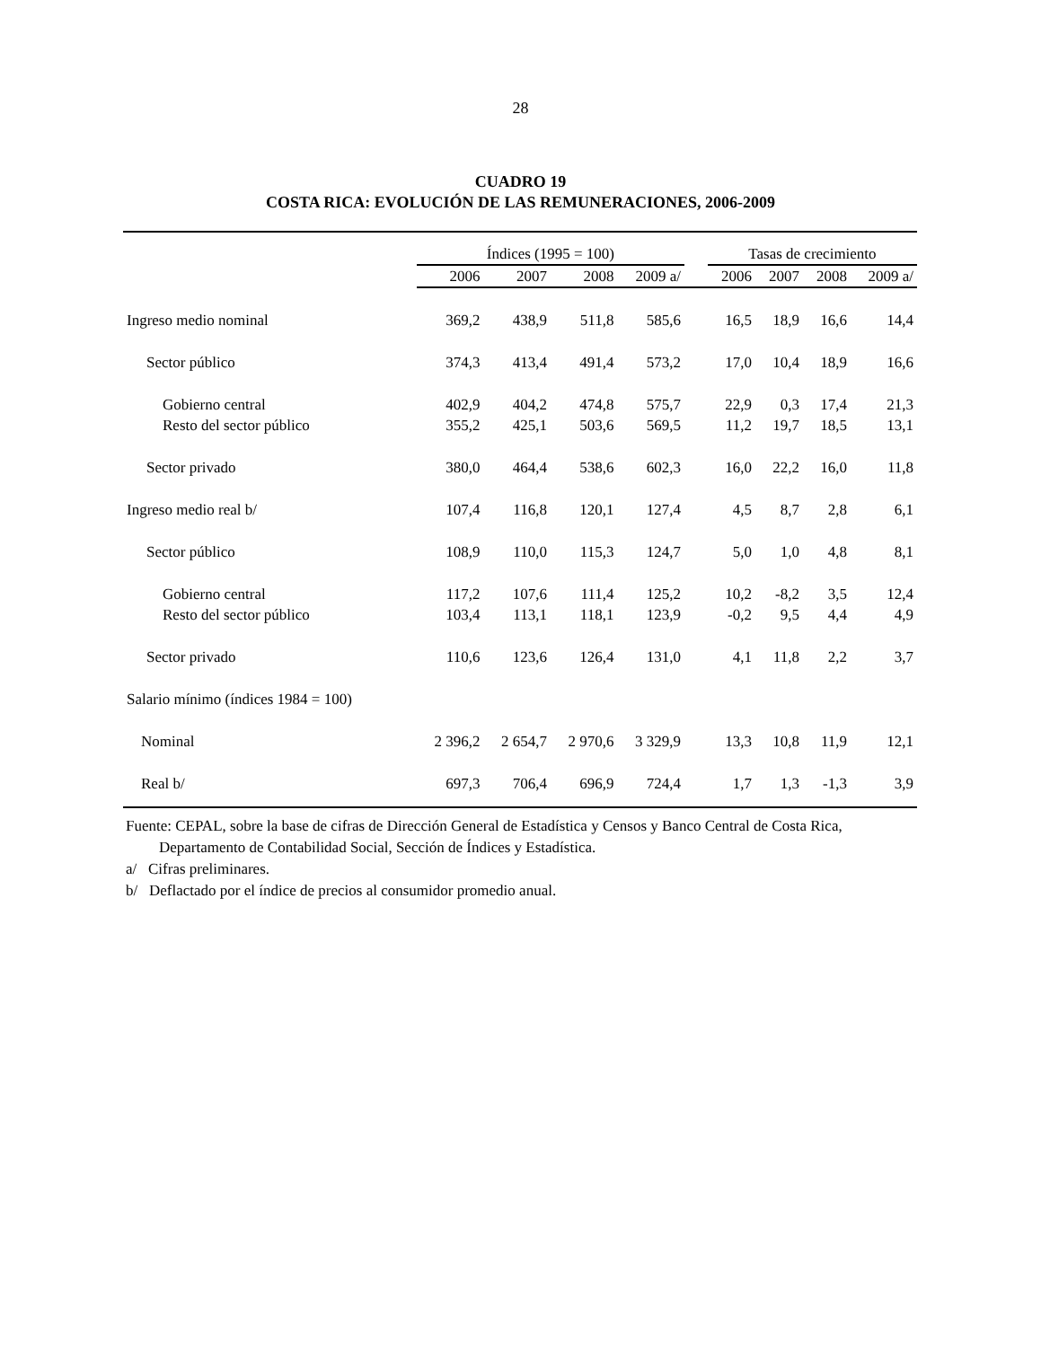28
CUADRO 19
COSTA RICA: EVOLUCIÓN DE LAS REMUNERACIONES, 2006-2009
| | Índices (1995 = 100) | | | | | Tasas de crecimiento | | | |
| --- | --- | --- | --- | --- | --- | --- | --- | --- | --- |
| | 2006 | 2007 | 2008 | 2009 a/ | | 2006 | 2007 | 2008 | 2009 a/ |
| Ingreso medio nominal | 369,2 | 438,9 | 511,8 | 585,6 | | 16,5 | 18,9 | 16,6 | 14,4 |
| Sector público | 374,3 | 413,4 | 491,4 | 573,2 | | 17,0 | 10,4 | 18,9 | 16,6 |
| Gobierno central | 402,9 | 404,2 | 474,8 | 575,7 | | 22,9 | 0,3 | 17,4 | 21,3 |
| Resto del sector público | 355,2 | 425,1 | 503,6 | 569,5 | | 11,2 | 19,7 | 18,5 | 13,1 |
| Sector privado | 380,0 | 464,4 | 538,6 | 602,3 | | 16,0 | 22,2 | 16,0 | 11,8 |
| Ingreso medio real b/ | 107,4 | 116,8 | 120,1 | 127,4 | | 4,5 | 8,7 | 2,8 | 6,1 |
| Sector público | 108,9 | 110,0 | 115,3 | 124,7 | | 5,0 | 1,0 | 4,8 | 8,1 |
| Gobierno central | 117,2 | 107,6 | 111,4 | 125,2 | | 10,2 | -8,2 | 3,5 | 12,4 |
| Resto del sector público | 103,4 | 113,1 | 118,1 | 123,9 | | -0,2 | 9,5 | 4,4 | 4,9 |
| Sector privado | 110,6 | 123,6 | 126,4 | 131,0 | | 4,1 | 11,8 | 2,2 | 3,7 |
| Salario mínimo (índices 1984 = 100) | | | | | | | | | |
| Nominal | 2 396,2 | 2 654,7 | 2 970,6 | 3 329,9 | | 13,3 | 10,8 | 11,9 | 12,1 |
| Real b/ | 697,3 | 706,4 | 696,9 | 724,4 | | 1,7 | 1,3 | -1,3 | 3,9 |
Fuente: CEPAL, sobre la base de cifras de Dirección General de Estadística y Censos y Banco Central de Costa Rica,
Departamento de Contabilidad Social, Sección de Índices y Estadística.
a/ Cifras preliminares.
b/ Deflactado por el índice de precios al consumidor promedio anual.